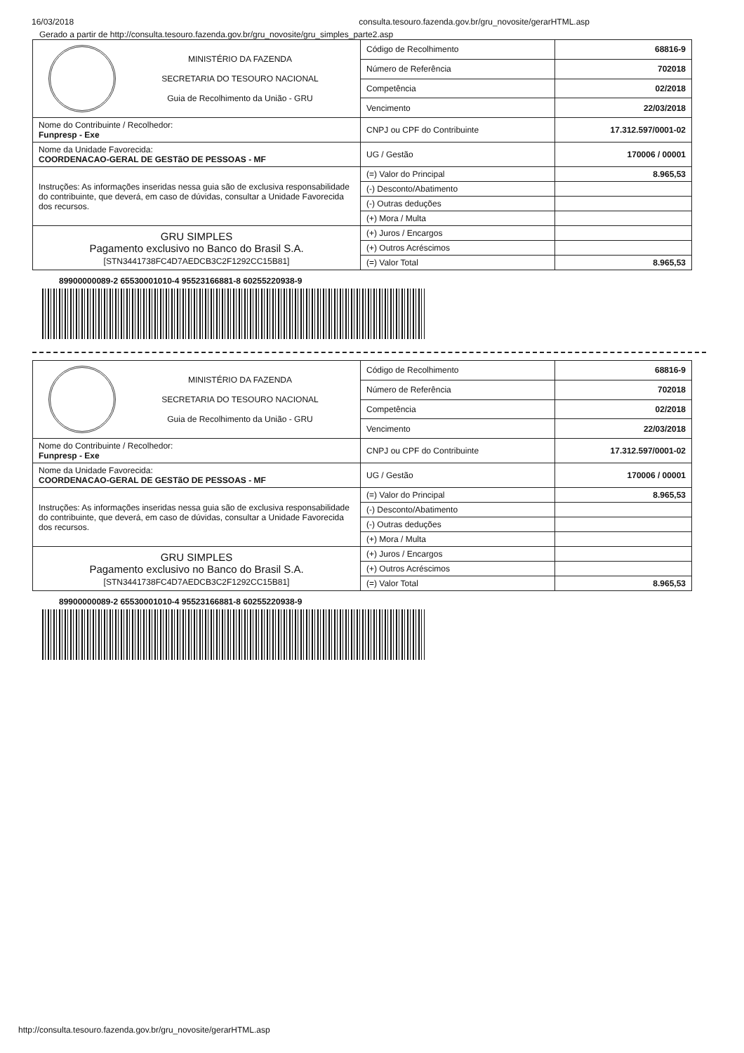16/03/2018 consulta.tesouro.fazenda.gov.br/gru_novosite/gerarHTML.asp
Gerado a partir de http://consulta.tesouro.fazenda.gov.br/gru_novosite/gru_simples_parte2.asp
| MINISTÉRIO DA FAZENDA SECRETARIA DO TESOURO NACIONAL Guia de Recolhimento da União - GRU | Código de Recolhimento | 68816-9 |
| | Número de Referência | 702018 |
| | Competência | 02/2018 |
| | Vencimento | 22/03/2018 |
| Nome do Contribuinte / Recolhedor: Funpresp - Exe | CNPJ ou CPF do Contribuinte | 17.312.597/0001-02 |
| Nome da Unidade Favorecida: COORDENACAO-GERAL DE GESTãO DE PESSOAS - MF | UG / Gestão | 170006 / 00001 |
| Instruções: As informações inseridas nessa guia são de exclusiva responsabilidade do contribuinte, que deverá, em caso de dúvidas, consultar a Unidade Favorecida dos recursos. | (=) Valor do Principal | 8.965,53 |
| | (-) Desconto/Abatimento | |
| | (-) Outras deduções | |
| | (+) Mora / Multa | |
| GRU SIMPLES Pagamento exclusivo no Banco do Brasil S.A. [STN3441738FC4D7AEDCB3C2F1292CC15B81] | (+) Juros / Encargos | |
| | (+) Outros Acréscimos | |
| | (=) Valor Total | 8.965,53 |
89900000089-2 65530001010-4 95523166881-8 60255220938-9
| MINISTÉRIO DA FAZENDA SECRETARIA DO TESOURO NACIONAL Guia de Recolhimento da União - GRU | Código de Recolhimento | 68816-9 |
| | Número de Referência | 702018 |
| | Competência | 02/2018 |
| | Vencimento | 22/03/2018 |
| Nome do Contribuinte / Recolhedor: Funpresp - Exe | CNPJ ou CPF do Contribuinte | 17.312.597/0001-02 |
| Nome da Unidade Favorecida: COORDENACAO-GERAL DE GESTãO DE PESSOAS - MF | UG / Gestão | 170006 / 00001 |
| Instruções: As informações inseridas nessa guia são de exclusiva responsabilidade do contribuinte, que deverá, em caso de dúvidas, consultar a Unidade Favorecida dos recursos. | (=) Valor do Principal | 8.965,53 |
| | (-) Desconto/Abatimento | |
| | (-) Outras deduções | |
| | (+) Mora / Multa | |
| GRU SIMPLES Pagamento exclusivo no Banco do Brasil S.A. [STN3441738FC4D7AEDCB3C2F1292CC15B81] | (+) Juros / Encargos | |
| | (+) Outros Acréscimos | |
| | (=) Valor Total | 8.965,53 |
89900000089-2 65530001010-4 95523166881-8 60255220938-9
http://consulta.tesouro.fazenda.gov.br/gru_novosite/gerarHTML.asp